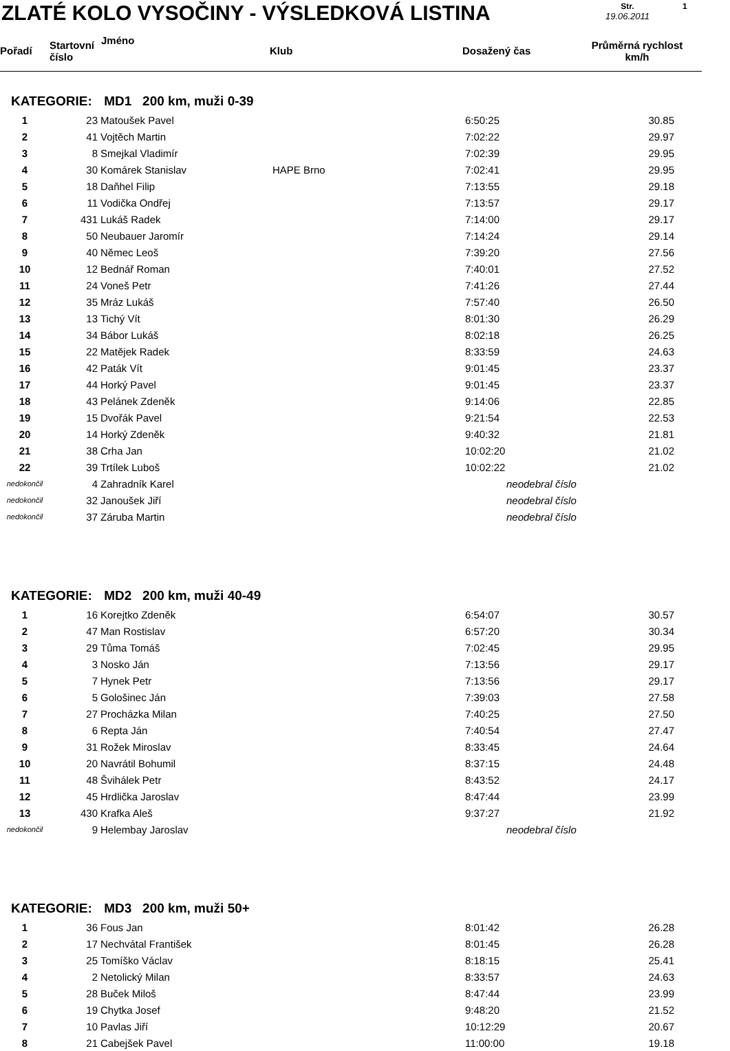ZLATÉ KOLO VYSOČINY - VÝSLEDKOVÁ LISTINA
Str.
19.06.2011
1
| Pořadí | Startovní číslo | Jméno | Klub | Dosažený čas | Průměrná rychlost km/h |
| --- | --- | --- | --- | --- | --- |
KATEGORIE: MD1 200 km, muži 0-39
| 1 | 23 | Matoušek Pavel | | 6:50:25 | 30.85 |
| 2 | 41 | Vojtěch Martin | | 7:02:22 | 29.97 |
| 3 | 8 | Smejkal Vladimír | | 7:02:39 | 29.95 |
| 4 | 30 | Komárek Stanislav | HAPE Brno | 7:02:41 | 29.95 |
| 5 | 18 | Daňhel Filip | | 7:13:55 | 29.18 |
| 6 | 11 | Vodička Ondřej | | 7:13:57 | 29.17 |
| 7 | 431 | Lukáš Radek | | 7:14:00 | 29.17 |
| 8 | 50 | Neubauer Jaromír | | 7:14:24 | 29.14 |
| 9 | 40 | Němec Leoš | | 7:39:20 | 27.56 |
| 10 | 12 | Bednář Roman | | 7:40:01 | 27.52 |
| 11 | 24 | Voneš Petr | | 7:41:26 | 27.44 |
| 12 | 35 | Mráz Lukáš | | 7:57:40 | 26.50 |
| 13 | 13 | Tichý Vít | | 8:01:30 | 26.29 |
| 14 | 34 | Bábor Lukáš | | 8:02:18 | 26.25 |
| 15 | 22 | Matějek Radek | | 8:33:59 | 24.63 |
| 16 | 42 | Paták Vít | | 9:01:45 | 23.37 |
| 17 | 44 | Horký Pavel | | 9:01:45 | 23.37 |
| 18 | 43 | Pelánek Zdeněk | | 9:14:06 | 22.85 |
| 19 | 15 | Dvořák Pavel | | 9:21:54 | 22.53 |
| 20 | 14 | Horký Zdeněk | | 9:40:32 | 21.81 |
| 21 | 38 | Crha Jan | | 10:02:20 | 21.02 |
| 22 | 39 | Trtílek Luboš | | 10:02:22 | 21.02 |
| nedokončil | 4 | Zahradník Karel | | neodebral číslo | |
| nedokončil | 32 | Janoušek Jiří | | neodebral číslo | |
| nedokončil | 37 | Záruba Martin | | neodebral číslo | |
KATEGORIE: MD2 200 km, muži 40-49
| 1 | 16 | Korejtko Zdeněk | | 6:54:07 | 30.57 |
| 2 | 47 | Man Rostislav | | 6:57:20 | 30.34 |
| 3 | 29 | Tůma Tomáš | | 7:02:45 | 29.95 |
| 4 | 3 | Nosko Ján | | 7:13:56 | 29.17 |
| 5 | 7 | Hynek Petr | | 7:13:56 | 29.17 |
| 6 | 5 | Gološinec Ján | | 7:39:03 | 27.58 |
| 7 | 27 | Procházka Milan | | 7:40:25 | 27.50 |
| 8 | 6 | Repta Ján | | 7:40:54 | 27.47 |
| 9 | 31 | Rožek Miroslav | | 8:33:45 | 24.64 |
| 10 | 20 | Navrátil Bohumil | | 8:37:15 | 24.48 |
| 11 | 48 | Švihálek Petr | | 8:43:52 | 24.17 |
| 12 | 45 | Hrdlička Jaroslav | | 8:47:44 | 23.99 |
| 13 | 430 | Krafka Aleš | | 9:37:27 | 21.92 |
| nedokončil | 9 | Helembay Jaroslav | | neodebral číslo | |
KATEGORIE: MD3 200 km, muži 50+
| 1 | 36 | Fous Jan | | 8:01:42 | 26.28 |
| 2 | 17 | Nechvátal František | | 8:01:45 | 26.28 |
| 3 | 25 | Tomíško Václav | | 8:18:15 | 25.41 |
| 4 | 2 | Netolický Milan | | 8:33:57 | 24.63 |
| 5 | 28 | Buček Miloš | | 8:47:44 | 23.99 |
| 6 | 19 | Chytka Josef | | 9:48:20 | 21.52 |
| 7 | 10 | Pavlas Jiří | | 10:12:29 | 20.67 |
| 8 | 21 | Cabejšek Pavel | | 11:00:00 | 19.18 |